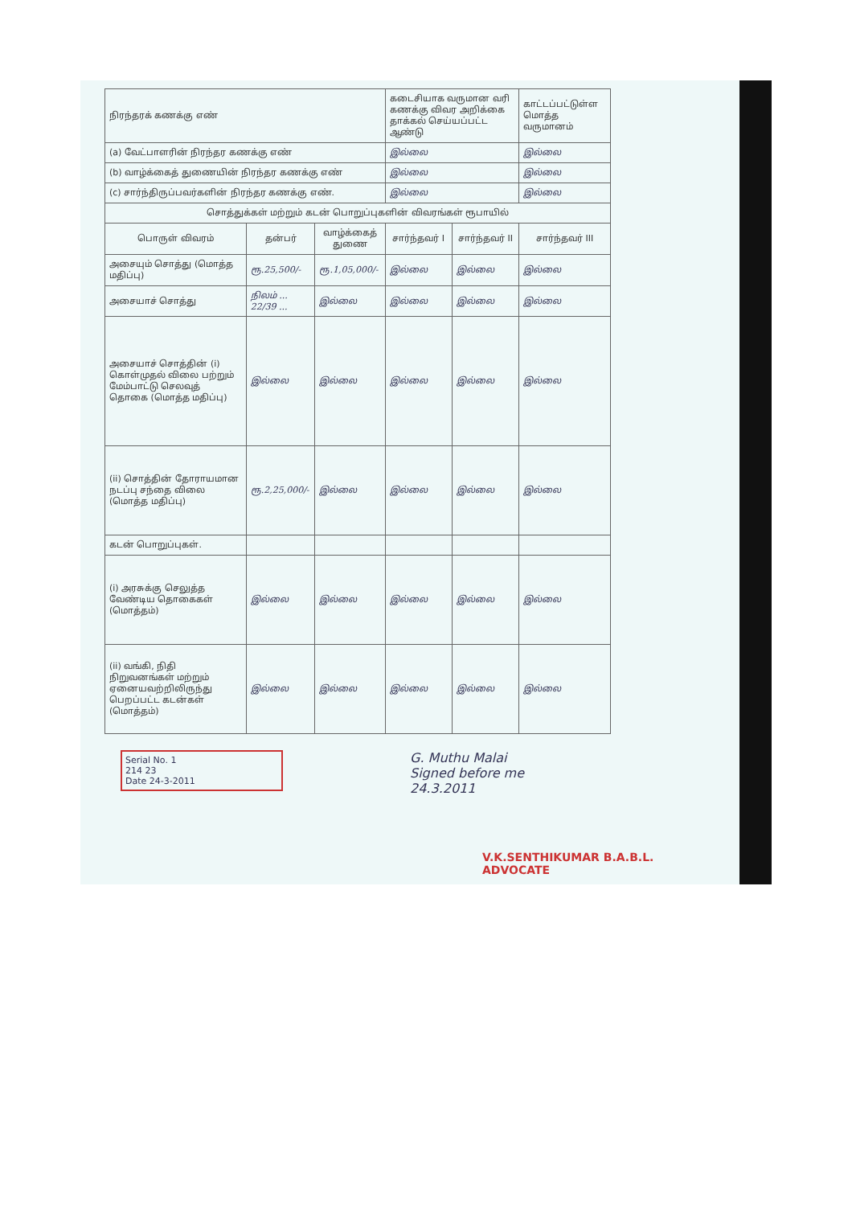| நிரந்தரக் கணக்கு எண் | | | கடைசியாக வருமான வரி கணக்கு விவர அறிக்கை தாக்கல் செய்யப்பட்ட ஆண்டு | | காட்டப்பட்டுள்ள மொத்த வருமானம் |
| (a) வேட்பாளரின் நிரந்தர கணக்கு எண் | | | இல்லை | | இல்லை |
| (b) வாழ்க்கைத் துணையின் நிரந்தர கணக்கு எண் | | | இல்லை | | இல்லை |
| (c) சார்ந்திருப்பவர்களின் நிரந்தர கணக்கு எண். | | | இல்லை | | இல்லை |
| சொத்துக்கள் மற்றும் கடன் பொறுப்புகளின் விவரங்கள் ரூபாயில் | | | | | |
| பொருள் விவரம் | தன்பர் | வாழ்க்கைத் துணை | சார்ந்தவர் I | சார்ந்தவர் II | சார்ந்தவர் III |
| அசையும் சொத்து (மொத்த மதிப்பு) | ரூ.25,500/- | ரூ.1,05,000/- | இல்லை | இல்லை | இல்லை |
| அசையாச் சொத்து | நிலம் ... 22/39 ... | இல்லை | இல்லை | இல்லை | இல்லை |
| அசையாச் சொத்தின் (i) கொள்முதல் விலை பற்றும் மேம்பாட்டு செலவுத் தொகை (மொத்த மதிப்பு) | இல்லை | இல்லை | இல்லை | இல்லை | இல்லை |
| (ii) சொத்தின் தோராயமான நடப்பு சந்தை விலை (மொத்த மதிப்பு) | ரூ.2,25,000/- | இல்லை | இல்லை | இல்லை | இல்லை |
| கடன் பொறுப்புகள். | | | | | |
| (i) அரசுக்கு செலுத்த வேண்டிய தொகைகள் (மொத்தம்) | இல்லை | இல்லை | இல்லை | இல்லை | இல்லை |
| (ii) வங்கி, நிதி நிறுவனங்கள் மற்றும் ஏனையவற்றிலிருந்து பெறப்பட்ட கடன்கள் (மொத்தம்) | இல்லை | இல்லை | இல்லை | இல்லை | இல்லை |
Serial No. 1
214 23
Date 24-3-2011
G. Muthu Malai
Signed before me
24.3.2011
V.K.SENTHIKUMAR B.A.B.L.
ADVOCATE